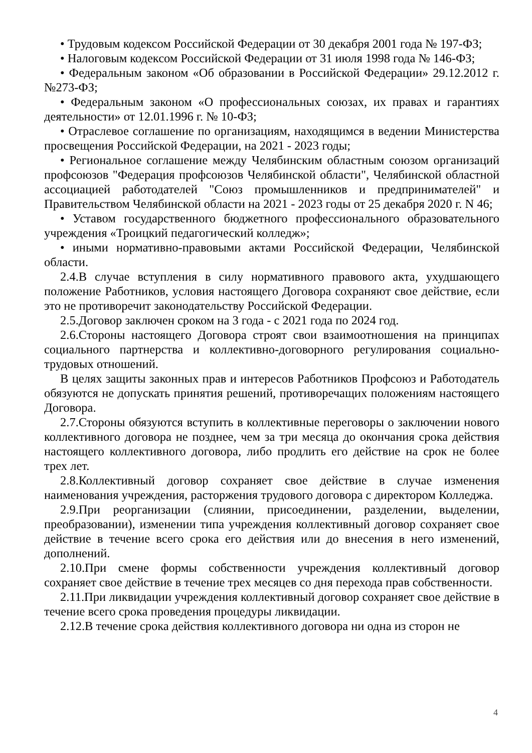• Трудовым кодексом Российской Федерации от 30 декабря 2001 года № 197-ФЗ;
• Налоговым кодексом Российской Федерации от 31 июля 1998 года № 146-ФЗ;
• Федеральным законом «Об образовании в Российской Федерации» 29.12.2012 г. №273-ФЗ;
• Федеральным законом «О профессиональных союзах, их правах и гарантиях деятельности» от 12.01.1996 г. № 10-ФЗ;
• Отраслевое соглашение по организациям, находящимся в ведении Министерства просвещения Российской Федерации, на 2021 - 2023 годы;
• Региональное соглашение между Челябинским областным союзом организаций профсоюзов "Федерация профсоюзов Челябинской области", Челябинской областной ассоциацией работодателей "Союз промышленников и предпринимателей" и Правительством Челябинской области на 2021 - 2023 годы от 25 декабря 2020 г. N 46;
• Уставом государственного бюджетного профессионального образовательного учреждения «Троицкий педагогический колледж»;
• иными нормативно-правовыми актами Российской Федерации, Челябинской области.
2.4.В случае вступления в силу нормативного правового акта, ухудшающего положение Работников, условия настоящего Договора сохраняют свое действие, если это не противоречит законодательству Российской Федерации.
2.5.Договор заключен сроком на 3 года - с 2021 года по 2024 год.
2.6.Стороны настоящего Договора строят свои взаимоотношения на принципах социального партнерства и коллективно-договорного регулирования социально-трудовых отношений.
В целях защиты законных прав и интересов Работников Профсоюз и Работодатель обязуются не допускать принятия решений, противоречащих положениям настоящего Договора.
2.7.Стороны обязуются вступить в коллективные переговоры о заключении нового коллективного договора не позднее, чем за три месяца до окончания срока действия настоящего коллективного договора, либо продлить его действие на срок не более трех лет.
2.8.Коллективный договор сохраняет свое действие в случае изменения наименования учреждения, расторжения трудового договора с директором Колледжа.
2.9.При реорганизации (слиянии, присоединении, разделении, выделении, преобразовании), изменении типа учреждения коллективный договор сохраняет свое действие в течение всего срока его действия или до внесения в него изменений, дополнений.
2.10.При смене формы собственности учреждения коллективный договор сохраняет свое действие в течение трех месяцев со дня перехода прав собственности.
2.11.При ликвидации учреждения коллективный договор сохраняет свое действие в течение всего срока проведения процедуры ликвидации.
2.12.В течение срока действия коллективного договора ни одна из сторон не
4